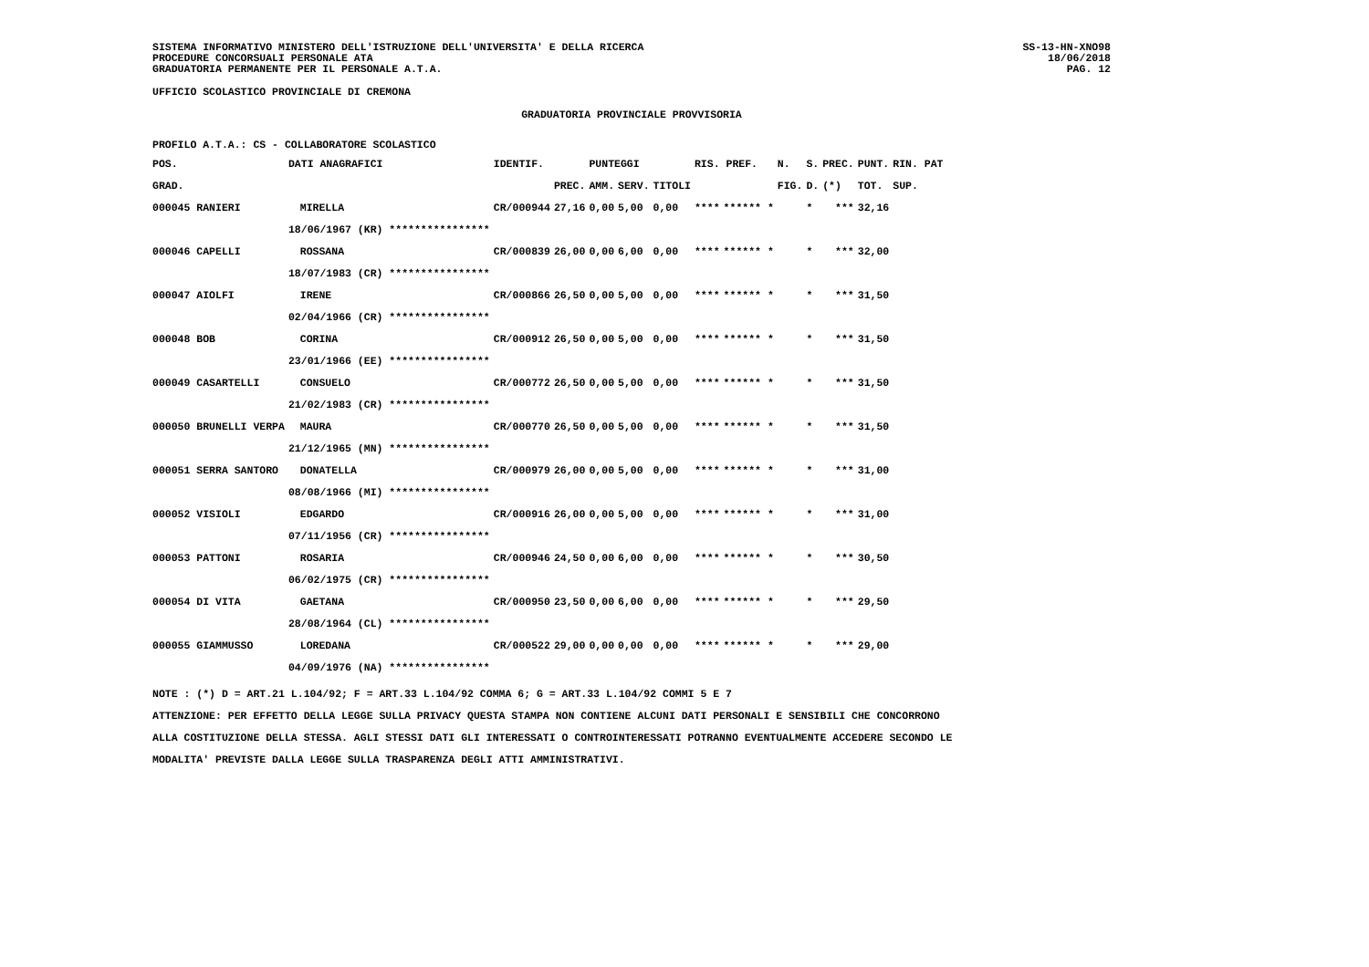SISTEMA INFORMATIVO MINISTERO DELL'ISTRUZIONE DELL'UNIVERSITA' E DELLA RICERCA
PROCEDURE CONCORSUALI PERSONALE ATA
GRADUATORIA PERMANENTE PER IL PERSONALE A.T.A.
SS-13-HN-XNO98
18/06/2018
PAG. 12
UFFICIO SCOLASTICO PROVINCIALE DI CREMONA
GRADUATORIA PROVINCIALE PROVVISORIA
PROFILO A.T.A.: CS - COLLABORATORE SCOLASTICO
| POS. | DATI ANAGRAFICI | | IDENTIF. | | PUNTEGGI | | | RIS. PREF. | | N. | S. | PREC. | PUNT. | RIN. PAT |
| --- | --- | --- | --- | --- | --- | --- | --- | --- | --- | --- | --- | --- | --- | --- |
| GRAD. | | | | PREC. | AMM. | SERV. | TITOLI | | | FIG. | D. | (*) | TOT. | SUP. |
| 000045 RANIERI | | MIRELLA | CR/000944 | 27,16 | 0,00 | 5,00 | 0,00 | **** | ****** * | | * | *** | 32,16 | |
| | 18/06/1967 (KR) **************** | | | | | | | | | | | | | |
| 000046 CAPELLI | | ROSSANA | CR/000839 | 26,00 | 0,00 | 6,00 | 0,00 | **** | ****** * | | * | *** | 32,00 | |
| | 18/07/1983 (CR) **************** | | | | | | | | | | | | | |
| 000047 AIOLFI | | IRENE | CR/000866 | 26,50 | 0,00 | 5,00 | 0,00 | **** | ****** * | | * | *** | 31,50 | |
| | 02/04/1966 (CR) **************** | | | | | | | | | | | | | |
| 000048 BOB | | CORINA | CR/000912 | 26,50 | 0,00 | 5,00 | 0,00 | **** | ****** * | | * | *** | 31,50 | |
| | 23/01/1966 (EE) **************** | | | | | | | | | | | | | |
| 000049 CASARTELLI | | CONSUELO | CR/000772 | 26,50 | 0,00 | 5,00 | 0,00 | **** | ****** * | | * | *** | 31,50 | |
| | 21/02/1983 (CR) **************** | | | | | | | | | | | | | |
| 000050 BRUNELLI VERPA | | MAURA | CR/000770 | 26,50 | 0,00 | 5,00 | 0,00 | **** | ****** * | | * | *** | 31,50 | |
| | 21/12/1965 (MN) **************** | | | | | | | | | | | | | |
| 000051 SERRA SANTORO | | DONATELLA | CR/000979 | 26,00 | 0,00 | 5,00 | 0,00 | **** | ****** * | | * | *** | 31,00 | |
| | 08/08/1966 (MI) **************** | | | | | | | | | | | | | |
| 000052 VISIOLI | | EDGARDO | CR/000916 | 26,00 | 0,00 | 5,00 | 0,00 | **** | ****** * | | * | *** | 31,00 | |
| | 07/11/1956 (CR) **************** | | | | | | | | | | | | | |
| 000053 PATTONI | | ROSARIA | CR/000946 | 24,50 | 0,00 | 6,00 | 0,00 | **** | ****** * | | * | *** | 30,50 | |
| | 06/02/1975 (CR) **************** | | | | | | | | | | | | | |
| 000054 DI VITA | | GAETANA | CR/000950 | 23,50 | 0,00 | 6,00 | 0,00 | **** | ****** * | | * | *** | 29,50 | |
| | 28/08/1964 (CL) **************** | | | | | | | | | | | | | |
| 000055 GIAMMUSSO | | LOREDANA | CR/000522 | 29,00 | 0,00 | 0,00 | 0,00 | **** | ****** * | | * | *** | 29,00 | |
| | 04/09/1976 (NA) **************** | | | | | | | | | | | | | |
NOTE : (*) D = ART.21 L.104/92; F = ART.33 L.104/92 COMMA 6; G = ART.33 L.104/92 COMMI 5 E 7
ATTENZIONE: PER EFFETTO DELLA LEGGE SULLA PRIVACY QUESTA STAMPA NON CONTIENE ALCUNI DATI PERSONALI E SENSIBILI CHE CONCORRONO
ALLA COSTITUZIONE DELLA STESSA. AGLI STESSI DATI GLI INTERESSATI O CONTROINTERESSATI POTRANNO EVENTUALMENTE ACCEDERE SECONDO LE
MODALITA' PREVISTE DALLA LEGGE SULLA TRASPARENZA DEGLI ATTI AMMINISTRATIVI.